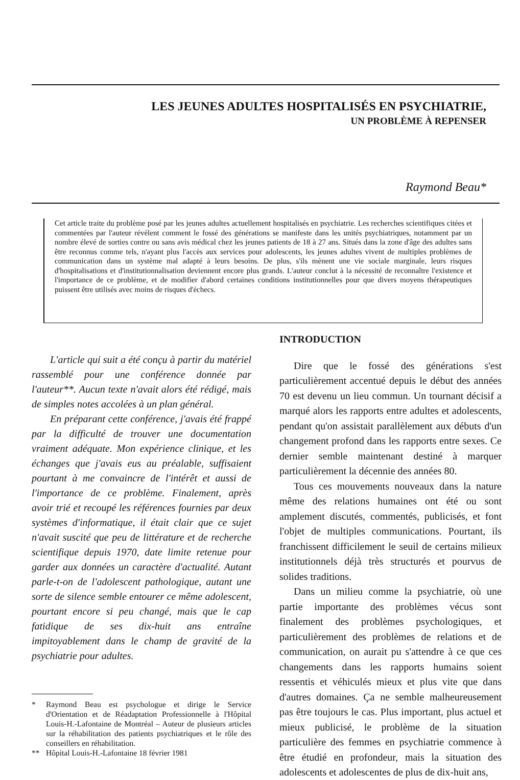LES JEUNES ADULTES HOSPITALISÉS EN PSYCHIATRIE,
UN PROBLÈME À REPENSER
Raymond Beau*
Cet article traite du problème posé par les jeunes adultes actuellement hospitalisés en psychiatrie. Les recherches scientifiques citées et commentées par l'auteur révèlent comment le fossé des générations se manifeste dans les unités psychiatriques, notamment par un nombre élevé de sorties contre ou sans avis médical chez les jeunes patients de 18 à 27 ans. Situés dans la zone d'âge des adultes sans être reconnus comme tels, n'ayant plus l'accès aux services pour adolescents, les jeunes adultes vivent de multiples problèmes de communication dans un système mal adapté à leurs besoins. De plus, s'ils mènent une vie sociale marginale, leurs risques d'hospitalisations et d'institutionnalisation deviennent encore plus grands. L'auteur conclut à la nécessité de reconnaître l'existence et l'importance de ce problème, et de modifier d'abord certaines conditions institutionnelles pour que divers moyens thérapeutiques puissent être utilisés avec moins de risques d'échecs.
L'article qui suit a été conçu à partir du matériel rassemblé pour une conférence donnée par l'auteur**. Aucun texte n'avait alors été rédigé, mais de simples notes accolées à un plan général.
En préparant cette conférence, j'avais été frappé par la difficulté de trouver une documentation vraiment adéquate. Mon expérience clinique, et les échanges que j'avais eus au préalable, suffisaient pourtant à me convaincre de l'intérêt et aussi de l'importance de ce problème. Finalement, après avoir trié et recoupé les références fournies par deux systèmes d'informatique, il était clair que ce sujet n'avait suscité que peu de littérature et de recherche scientifique depuis 1970, date limite retenue pour garder aux données un caractère d'actualité. Autant parle-t-on de l'adolescent pathologique, autant une sorte de silence semble entourer ce même adolescent, pourtant encore si peu changé, mais que le cap fatidique de ses dix-huit ans entraîne impitoyablement dans le champ de gravité de la psychiatrie pour adultes.
* Raymond Beau est psychologue et dirige le Service d'Orientation et de Réadaptation Professionnelle à l'Hôpital Louis-H.-Lafontaine de Montréal – Auteur de plusieurs articles sur la réhabilitation des patients psychiatriques et le rôle des conseillers en réhabilitation.
** Hôpital Louis-H.-Lafontaine 18 février 1981
INTRODUCTION
Dire que le fossé des générations s'est particulièrement accentué depuis le début des années 70 est devenu un lieu commun. Un tournant décisif a marqué alors les rapports entre adultes et adolescents, pendant qu'on assistait parallèlement aux débuts d'un changement profond dans les rapports entre sexes. Ce dernier semble maintenant destiné à marquer particulièrement la décennie des années 80.
Tous ces mouvements nouveaux dans la nature même des relations humaines ont été ou sont amplement discutés, commentés, publicisés, et font l'objet de multiples communications. Pourtant, ils franchissent difficilement le seuil de certains milieux institutionnels déjà très structurés et pourvus de solides traditions.
Dans un milieu comme la psychiatrie, où une partie importante des problèmes vécus sont finalement des problèmes psychologiques, et particulièrement des problèmes de relations et de communication, on aurait pu s'attendre à ce que ces changements dans les rapports humains soient ressentis et véhiculés mieux et plus vite que dans d'autres domaines. Ça ne semble malheureusement pas être toujours le cas. Plus important, plus actuel et mieux publicisé, le problème de la situation particulière des femmes en psychiatrie commence à être étudié en profondeur, mais la situation des adolescents et adolescentes de plus de dix-huit ans,